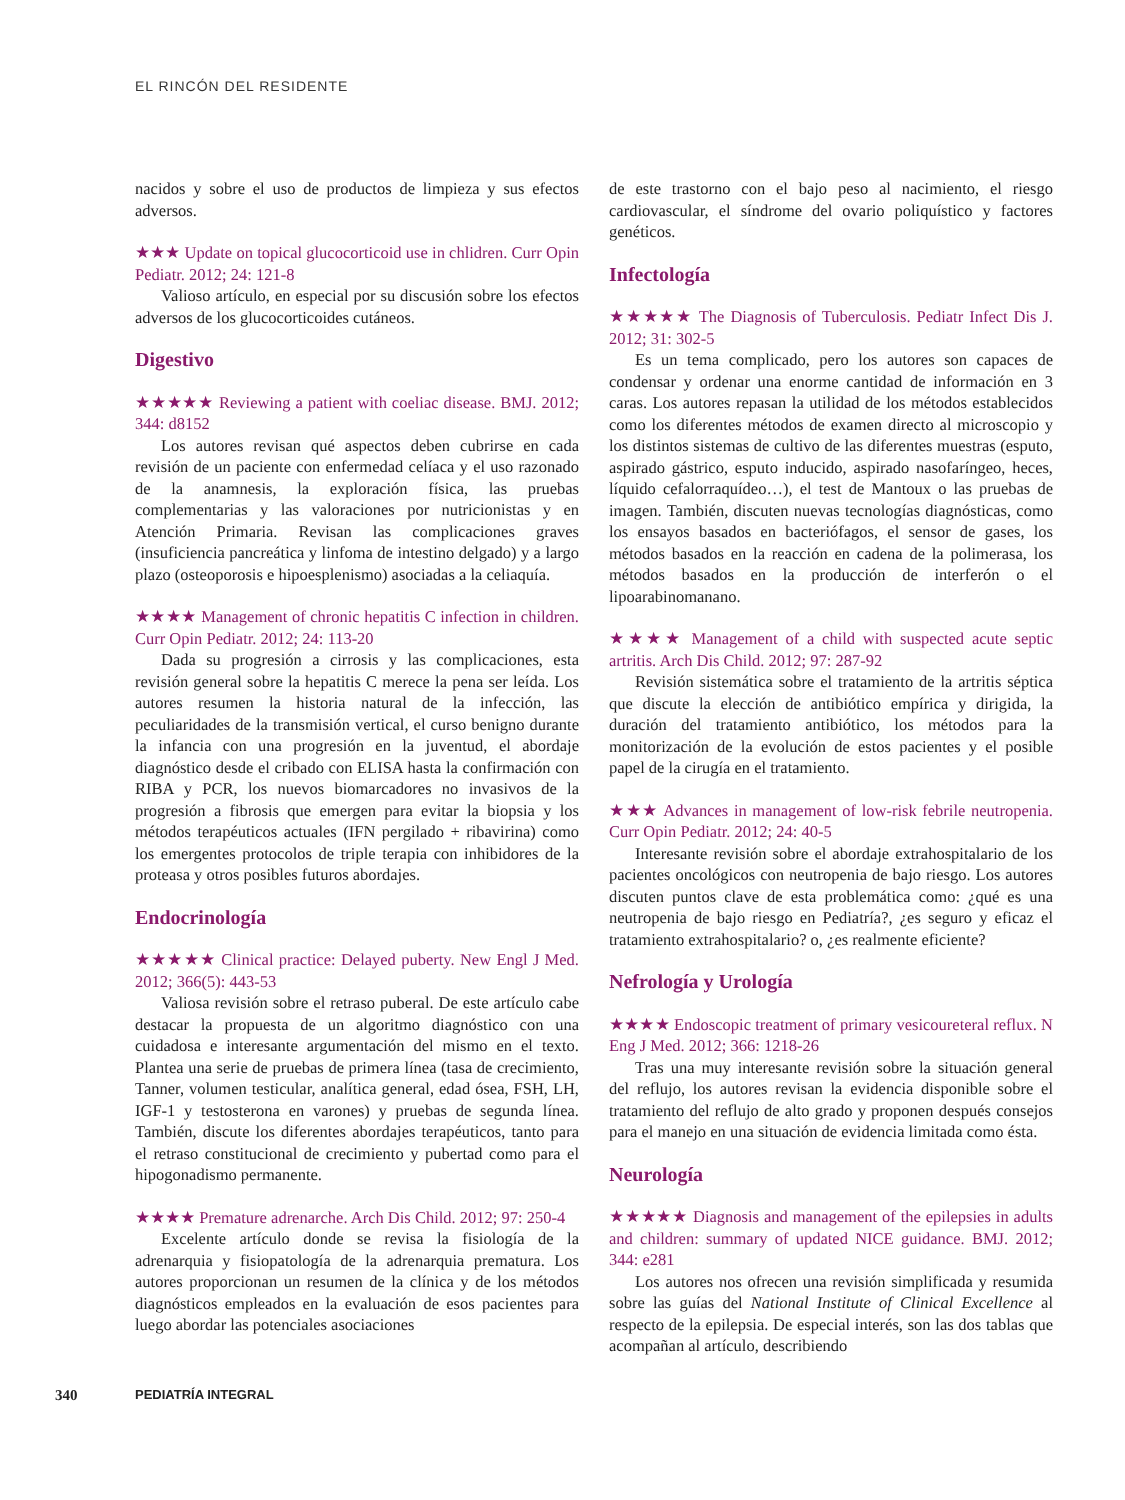EL RINCÓN DEL RESIDENTE
nacidos y sobre el uso de productos de limpieza y sus efectos adversos.
★★★ Update on topical glucocorticoid use in chlidren. Curr Opin Pediatr. 2012; 24: 121-8
Valioso artículo, en especial por su discusión sobre los efectos adversos de los glucocorticoides cutáneos.
Digestivo
★★★★★ Reviewing a patient with coeliac disease. BMJ. 2012; 344: d8152
Los autores revisan qué aspectos deben cubrirse en cada revisión de un paciente con enfermedad celíaca y el uso razonado de la anamnesis, la exploración física, las pruebas complementarias y las valoraciones por nutricionistas y en Atención Primaria. Revisan las complicaciones graves (insuficiencia pancreática y linfoma de intestino delgado) y a largo plazo (osteoporosis e hipoesplenismo) asociadas a la celiaquía.
★★★★ Management of chronic hepatitis C infection in children. Curr Opin Pediatr. 2012; 24: 113-20
Dada su progresión a cirrosis y las complicaciones, esta revisión general sobre la hepatitis C merece la pena ser leída. Los autores resumen la historia natural de la infección, las peculiaridades de la transmisión vertical, el curso benigno durante la infancia con una progresión en la juventud, el abordaje diagnóstico desde el cribado con ELISA hasta la confirmación con RIBA y PCR, los nuevos biomarcadores no invasivos de la progresión a fibrosis que emergen para evitar la biopsia y los métodos terapéuticos actuales (IFN pergilado + ribavirina) como los emergentes protocolos de triple terapia con inhibidores de la proteasa y otros posibles futuros abordajes.
Endocrinología
★★★★★ Clinical practice: Delayed puberty. New Engl J Med. 2012; 366(5): 443-53
Valiosa revisión sobre el retraso puberal. De este artículo cabe destacar la propuesta de un algoritmo diagnóstico con una cuidadosa e interesante argumentación del mismo en el texto. Plantea una serie de pruebas de primera línea (tasa de crecimiento, Tanner, volumen testicular, analítica general, edad ósea, FSH, LH, IGF-1 y testosterona en varones) y pruebas de segunda línea. También, discute los diferentes abordajes terapéuticos, tanto para el retraso constitucional de crecimiento y pubertad como para el hipogonadismo permanente.
★★★★ Premature adrenarche. Arch Dis Child. 2012; 97: 250-4
Excelente artículo donde se revisa la fisiología de la adrenarquia y fisiopatología de la adrenarquia prematura. Los autores proporcionan un resumen de la clínica y de los métodos diagnósticos empleados en la evaluación de esos pacientes para luego abordar las potenciales asociaciones
de este trastorno con el bajo peso al nacimiento, el riesgo cardiovascular, el síndrome del ovario poliquístico y factores genéticos.
Infectología
★★★★★ The Diagnosis of Tuberculosis. Pediatr Infect Dis J. 2012; 31: 302-5
Es un tema complicado, pero los autores son capaces de condensar y ordenar una enorme cantidad de información en 3 caras. Los autores repasan la utilidad de los métodos establecidos como los diferentes métodos de examen directo al microscopio y los distintos sistemas de cultivo de las diferentes muestras (esputo, aspirado gástrico, esputo inducido, aspirado nasofaríngeo, heces, líquido cefalorraquídeo…), el test de Mantoux o las pruebas de imagen. También, discuten nuevas tecnologías diagnósticas, como los ensayos basados en bacteriófagos, el sensor de gases, los métodos basados en la reacción en cadena de la polimerasa, los métodos basados en la producción de interferón o el lipoarabinomanano.
★★★★ Management of a child with suspected acute septic artritis. Arch Dis Child. 2012; 97: 287-92
Revisión sistemática sobre el tratamiento de la artritis séptica que discute la elección de antibiótico empírica y dirigida, la duración del tratamiento antibiótico, los métodos para la monitorización de la evolución de estos pacientes y el posible papel de la cirugía en el tratamiento.
★★★ Advances in management of low-risk febrile neutropenia. Curr Opin Pediatr. 2012; 24: 40-5
Interesante revisión sobre el abordaje extrahospitalario de los pacientes oncológicos con neutropenia de bajo riesgo. Los autores discuten puntos clave de esta problemática como: ¿qué es una neutropenia de bajo riesgo en Pediatría?, ¿es seguro y eficaz el tratamiento extrahospitalario? o, ¿es realmente eficiente?
Nefrología y Urología
★★★★ Endoscopic treatment of primary vesicoureteral reflux. N Eng J Med. 2012; 366: 1218-26
Tras una muy interesante revisión sobre la situación general del reflujo, los autores revisan la evidencia disponible sobre el tratamiento del reflujo de alto grado y proponen después consejos para el manejo en una situación de evidencia limitada como ésta.
Neurología
★★★★★ Diagnosis and management of the epilepsies in adults and children: summary of updated NICE guidance. BMJ. 2012; 344: e281
Los autores nos ofrecen una revisión simplificada y resumida sobre las guías del National Institute of Clinical Excellence al respecto de la epilepsia. De especial interés, son las dos tablas que acompañan al artículo, describiendo
340 PEDIATRÍA INTEGRAL